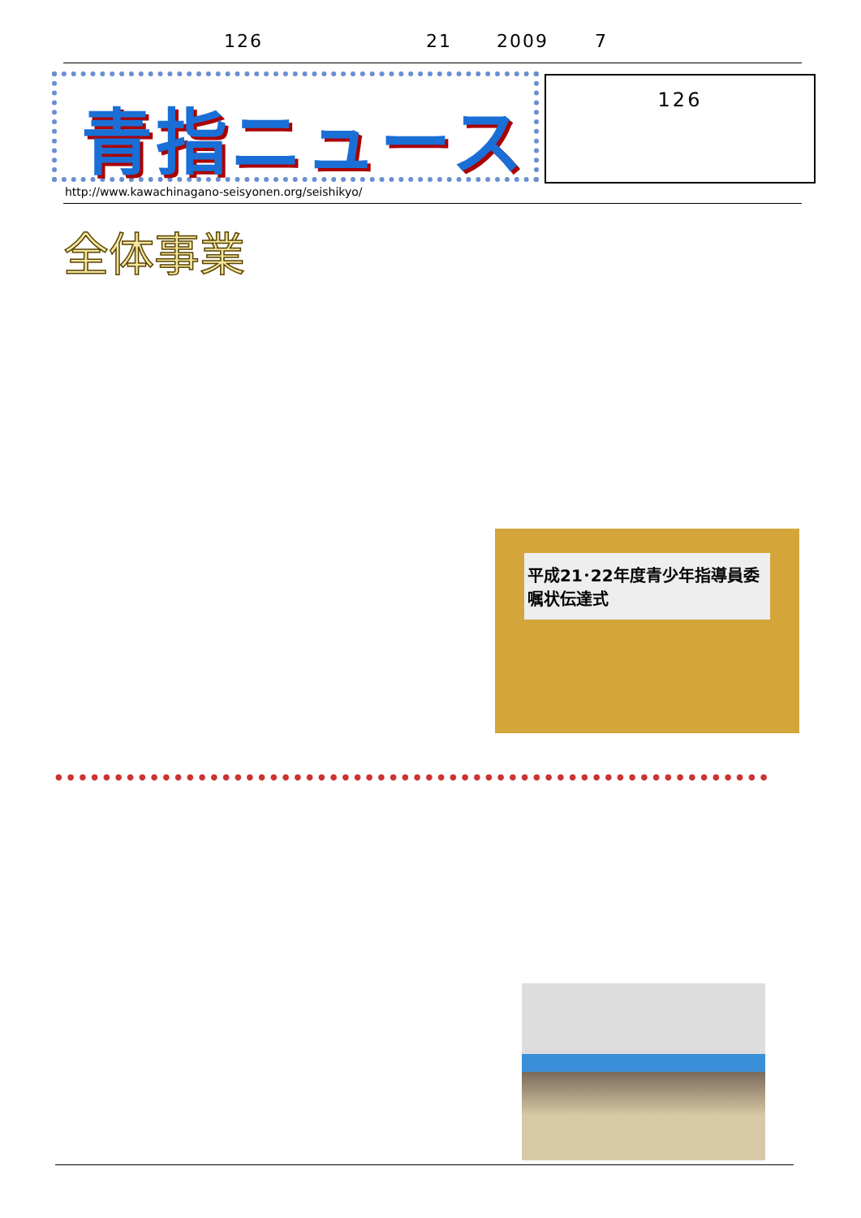126 21 2009 7
青指ニュース 126
http://www.kawachinagano-seisyonen.org/seishikyo/
全体事業
平成21･22年度青少年指導員委嘱状伝達式
●●●●●●●●●●●●●●●●●●●●●●●●●●●●●●●●●●●●●●●●●●●●●●●●●●●●●●●●●●●●